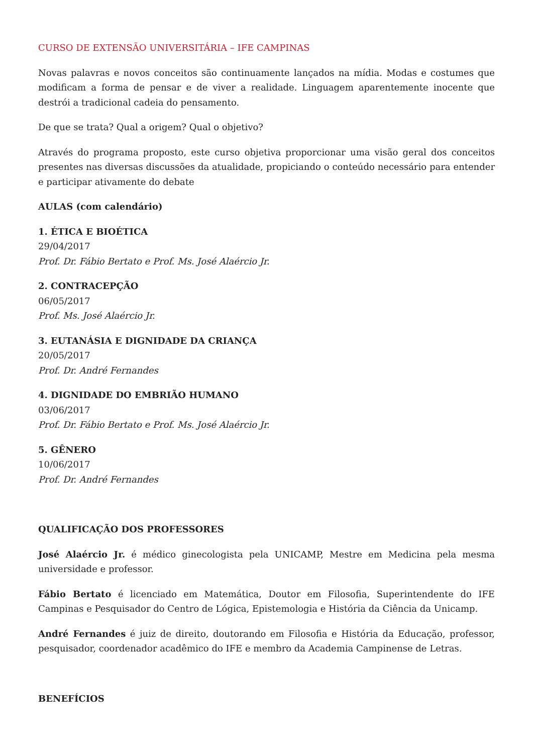CURSO DE EXTENSÃO UNIVERSITÁRIA – IFE CAMPINAS
Novas palavras e novos conceitos são continuamente lançados na mídia. Modas e costumes que modificam a forma de pensar e de viver a realidade. Linguagem aparentemente inocente que destrói a tradicional cadeia do pensamento.
De que se trata? Qual a origem? Qual o objetivo?
Através do programa proposto, este curso objetiva proporcionar uma visão geral dos conceitos presentes nas diversas discussões da atualidade, propiciando o conteúdo necessário para entender e participar ativamente do debate
AULAS (com calendário)
1. ÉTICA E BIOÉTICA
29/04/2017
Prof. Dr. Fábio Bertato e Prof. Ms. José Alaércio Jr.
2. CONTRACEPÇÃO
06/05/2017
Prof. Ms. José Alaércio Jr.
3. EUTANÁSIA E DIGNIDADE DA CRIANÇA
20/05/2017
Prof. Dr. André Fernandes
4. DIGNIDADE DO EMBRIÃO HUMANO
03/06/2017
Prof. Dr. Fábio Bertato e Prof. Ms. José Alaércio Jr.
5. GÊNERO
10/06/2017
Prof. Dr. André Fernandes
QUALIFICAÇÃO DOS PROFESSORES
José Alaércio Jr. é médico ginecologista pela UNICAMP, Mestre em Medicina pela mesma universidade e professor.
Fábio Bertato é licenciado em Matemática, Doutor em Filosofia, Superintendente do IFE Campinas e Pesquisador do Centro de Lógica, Epistemologia e História da Ciência da Unicamp.
André Fernandes é juiz de direito, doutorando em Filosofia e História da Educação, professor, pesquisador, coordenador acadêmico do IFE e membro da Academia Campinense de Letras.
BENEFÍCIOS